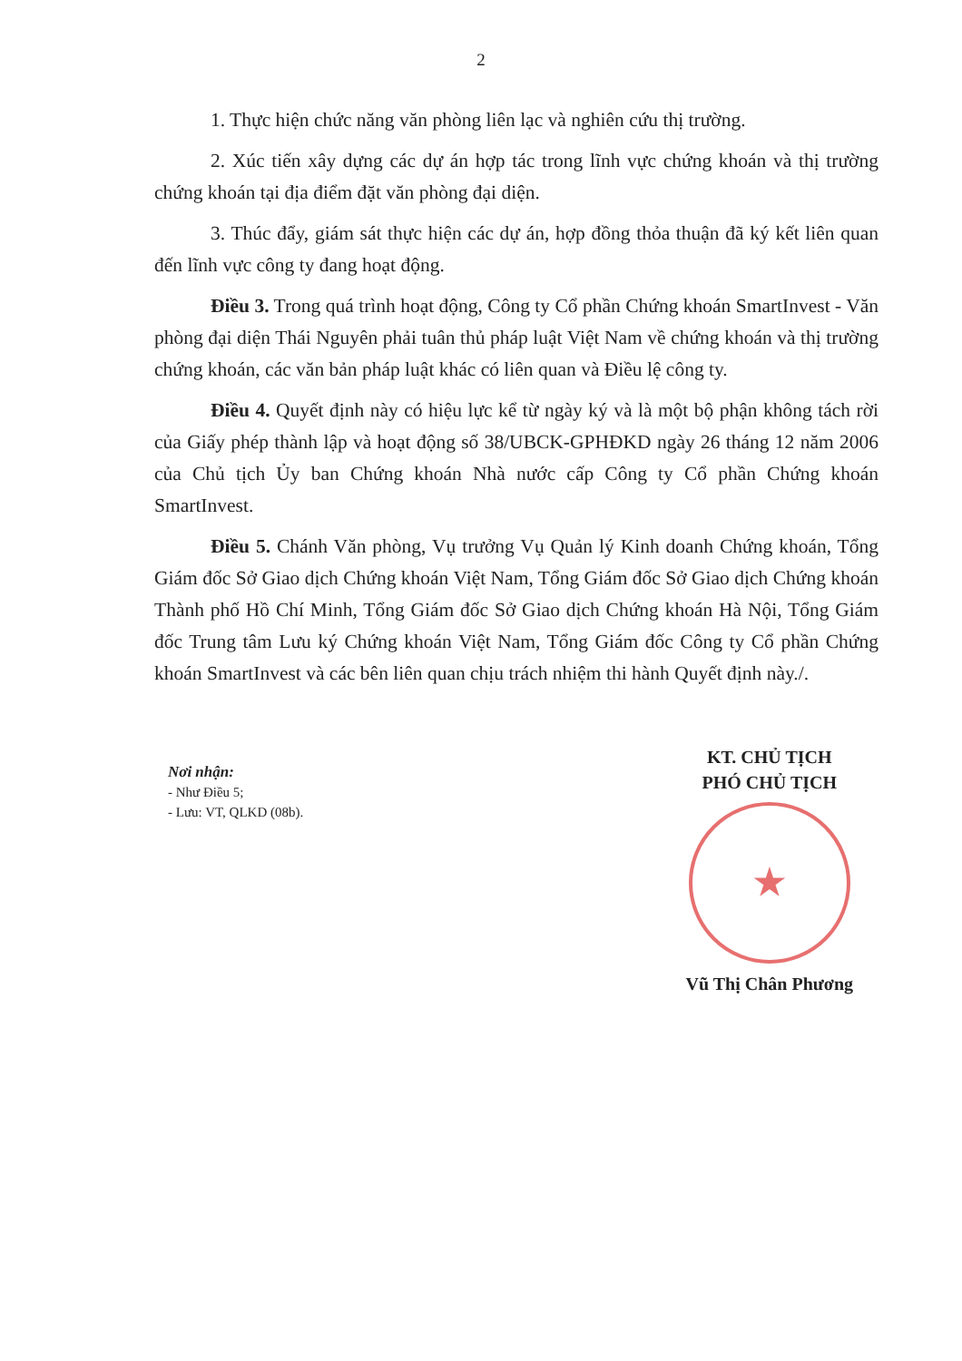2
1. Thực hiện chức năng văn phòng liên lạc và nghiên cứu thị trường.
2. Xúc tiến xây dựng các dự án hợp tác trong lĩnh vực chứng khoán và thị trường chứng khoán tại địa điểm đặt văn phòng đại diện.
3. Thúc đẩy, giám sát thực hiện các dự án, hợp đồng thỏa thuận đã ký kết liên quan đến lĩnh vực công ty đang hoạt động.
Điều 3. Trong quá trình hoạt động, Công ty Cổ phần Chứng khoán SmartInvest - Văn phòng đại diện Thái Nguyên phải tuân thủ pháp luật Việt Nam về chứng khoán và thị trường chứng khoán, các văn bản pháp luật khác có liên quan và Điều lệ công ty.
Điều 4. Quyết định này có hiệu lực kể từ ngày ký và là một bộ phận không tách rời của Giấy phép thành lập và hoạt động số 38/UBCK-GPHĐKD ngày 26 tháng 12 năm 2006 của Chủ tịch Ủy ban Chứng khoán Nhà nước cấp Công ty Cổ phần Chứng khoán SmartInvest.
Điều 5. Chánh Văn phòng, Vụ trưởng Vụ Quản lý Kinh doanh Chứng khoán, Tổng Giám đốc Sở Giao dịch Chứng khoán Việt Nam, Tổng Giám đốc Sở Giao dịch Chứng khoán Thành phố Hồ Chí Minh, Tổng Giám đốc Sở Giao dịch Chứng khoán Hà Nội, Tổng Giám đốc Trung tâm Lưu ký Chứng khoán Việt Nam, Tổng Giám đốc Công ty Cổ phần Chứng khoán SmartInvest và các bên liên quan chịu trách nhiệm thi hành Quyết định này./.
Nơi nhận:
- Như Điều 5;
- Lưu: VT, QLKD (08b).
KT. CHỦ TỊCH
PHÓ CHỦ TỊCH
★
Vũ Thị Chân Phương